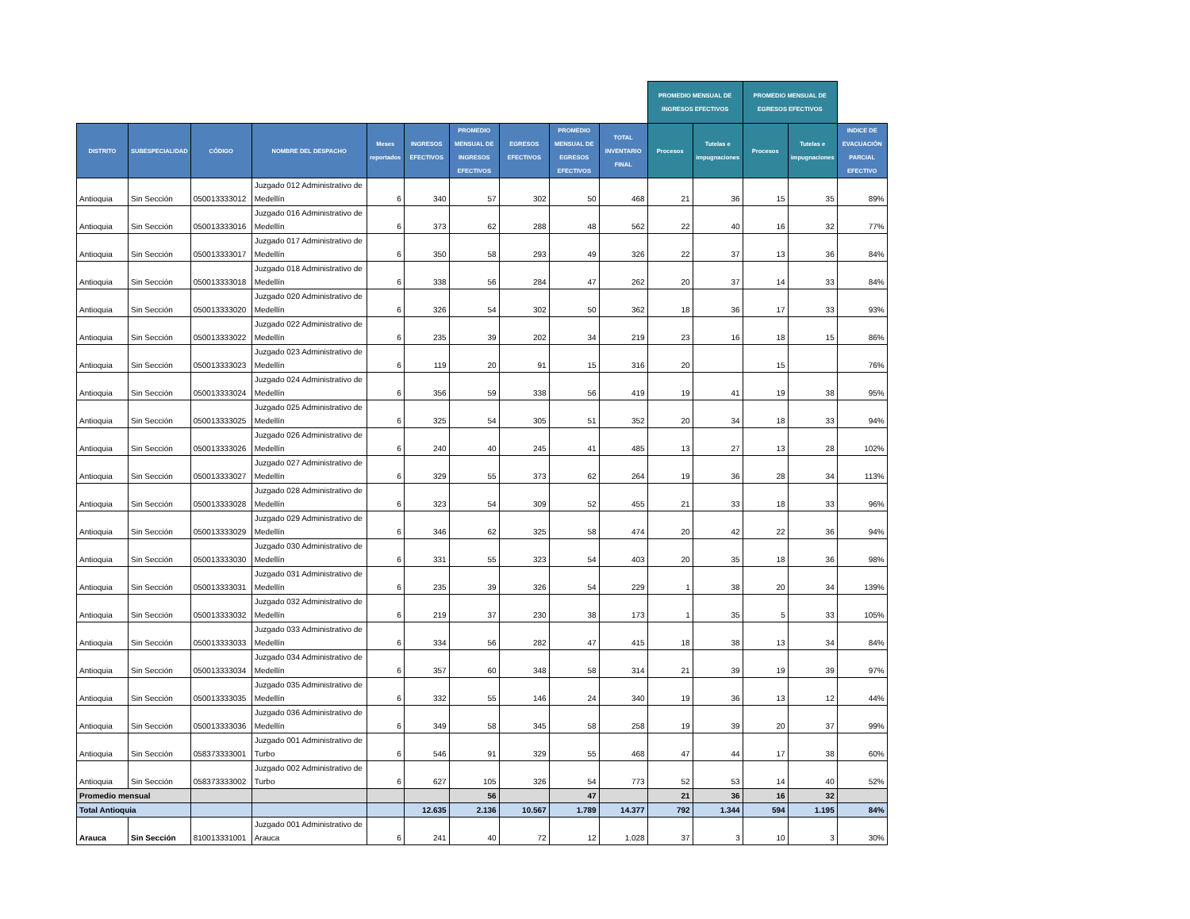| | | | | | | | | | | PROMEDIO MENSUAL DE INGRESOS EFECTIVOS | | PROMEDIO MENSUAL DE EGRESOS EFECTIVOS | | |
| --- | --- | --- | --- | --- | --- | --- | --- | --- | --- | --- | --- | --- | --- | --- |
| DISTRITO | SUBESPECIALIDAD | CÓDIGO | NOMBRE DEL DESPACHO | Meses reportados | INGRESOS EFECTIVOS | PROMEDIO MENSUAL DE INGRESOS EFECTIVOS | EGRESOS EFECTIVOS | PROMEDIO MENSUAL DE EGRESOS EFECTIVOS | TOTAL INVENTARIO FINAL | Procesos | Tutelas e impugnaciones | Procesos | Tutelas e impugnaciones | INDICE DE EVACUACIÓN PARCIAL EFECTIVO |
| Antioquia | Sin Sección | 050013333012 | Juzgado 012 Administrativo de Medellín | 6 | 340 | 57 | 302 | 50 | 468 | 21 | 36 | 15 | 35 | 89% |
| Antioquia | Sin Sección | 050013333016 | Juzgado 016 Administrativo de Medellín | 6 | 373 | 62 | 288 | 48 | 562 | 22 | 40 | 16 | 32 | 77% |
| Antioquia | Sin Sección | 050013333017 | Juzgado 017 Administrativo de Medellín | 6 | 350 | 58 | 293 | 49 | 326 | 22 | 37 | 13 | 36 | 84% |
| Antioquia | Sin Sección | 050013333018 | Juzgado 018 Administrativo de Medellín | 6 | 338 | 56 | 284 | 47 | 262 | 20 | 37 | 14 | 33 | 84% |
| Antioquia | Sin Sección | 050013333020 | Juzgado 020 Administrativo de Medellín | 6 | 326 | 54 | 302 | 50 | 362 | 18 | 36 | 17 | 33 | 93% |
| Antioquia | Sin Sección | 050013333022 | Juzgado 022 Administrativo de Medellín | 6 | 235 | 39 | 202 | 34 | 219 | 23 | 16 | 18 | 15 | 86% |
| Antioquia | Sin Sección | 050013333023 | Juzgado 023 Administrativo de Medellín | 6 | 119 | 20 | 91 | 15 | 316 | 20 | | 15 | | 76% |
| Antioquia | Sin Sección | 050013333024 | Juzgado 024 Administrativo de Medellín | 6 | 356 | 59 | 338 | 56 | 419 | 19 | 41 | 19 | 38 | 95% |
| Antioquia | Sin Sección | 050013333025 | Juzgado 025 Administrativo de Medellín | 6 | 325 | 54 | 305 | 51 | 352 | 20 | 34 | 18 | 33 | 94% |
| Antioquia | Sin Sección | 050013333026 | Juzgado 026 Administrativo de Medellín | 6 | 240 | 40 | 245 | 41 | 485 | 13 | 27 | 13 | 28 | 102% |
| Antioquia | Sin Sección | 050013333027 | Juzgado 027 Administrativo de Medellín | 6 | 329 | 55 | 373 | 62 | 264 | 19 | 36 | 28 | 34 | 113% |
| Antioquia | Sin Sección | 050013333028 | Juzgado 028 Administrativo de Medellín | 6 | 323 | 54 | 309 | 52 | 455 | 21 | 33 | 18 | 33 | 96% |
| Antioquia | Sin Sección | 050013333029 | Juzgado 029 Administrativo de Medellín | 6 | 346 | 62 | 325 | 58 | 474 | 20 | 42 | 22 | 36 | 94% |
| Antioquia | Sin Sección | 050013333030 | Juzgado 030 Administrativo de Medellín | 6 | 331 | 55 | 323 | 54 | 403 | 20 | 35 | 18 | 36 | 98% |
| Antioquia | Sin Sección | 050013333031 | Juzgado 031 Administrativo de Medellín | 6 | 235 | 39 | 326 | 54 | 229 | 1 | 38 | 20 | 34 | 139% |
| Antioquia | Sin Sección | 050013333032 | Juzgado 032 Administrativo de Medellín | 6 | 219 | 37 | 230 | 38 | 173 | 1 | 35 | 5 | 33 | 105% |
| Antioquia | Sin Sección | 050013333033 | Juzgado 033 Administrativo de Medellín | 6 | 334 | 56 | 282 | 47 | 415 | 18 | 38 | 13 | 34 | 84% |
| Antioquia | Sin Sección | 050013333034 | Juzgado 034 Administrativo de Medellín | 6 | 357 | 60 | 348 | 58 | 314 | 21 | 39 | 19 | 39 | 97% |
| Antioquia | Sin Sección | 050013333035 | Juzgado 035 Administrativo de Medellín | 6 | 332 | 55 | 146 | 24 | 340 | 19 | 36 | 13 | 12 | 44% |
| Antioquia | Sin Sección | 050013333036 | Juzgado 036 Administrativo de Medellín | 6 | 349 | 58 | 345 | 58 | 258 | 19 | 39 | 20 | 37 | 99% |
| Antioquia | Sin Sección | 058373333001 | Juzgado 001 Administrativo de Turbo | 6 | 546 | 91 | 329 | 55 | 468 | 47 | 44 | 17 | 38 | 60% |
| Antioquia | Sin Sección | 058373333002 | Juzgado 002 Administrativo de Turbo | 6 | 627 | 105 | 326 | 54 | 773 | 52 | 53 | 14 | 40 | 52% |
| Promedio mensual | | | | | | 56 | | 47 | | 21 | 36 | 16 | 32 | |
| Total Antioquia | | | | | 12.635 | 2.136 | 10.567 | 1.789 | 14.377 | 792 | 1.344 | 594 | 1.195 | 84% |
| Arauca | Sin Sección | 810013331001 | Juzgado 001 Administrativo de Arauca | 6 | 241 | 40 | 72 | 12 | 1.028 | 37 | 3 | 10 | 3 | 30% |